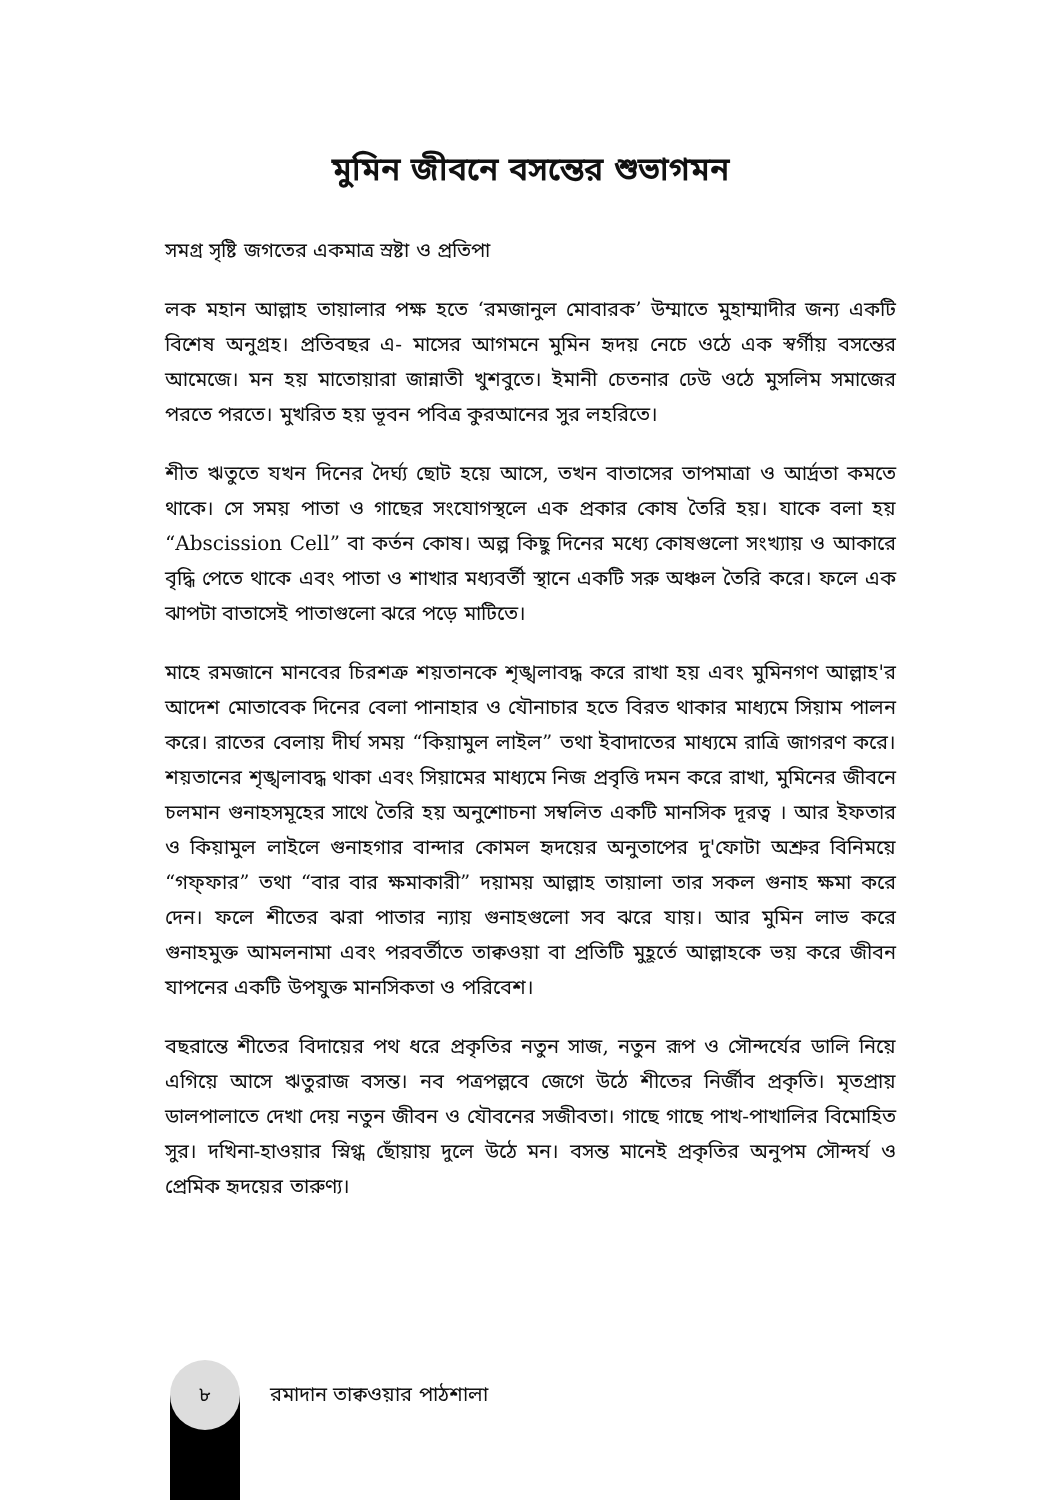মুমিন জীবনে বসন্তের শুভাগমন
সমগ্র সৃষ্টি জগতের একমাত্র স্রষ্টা ও প্রতিপা
লক মহান আল্লাহ তায়ালার পক্ষ হতে ‘রমজানুল মোবারক’ উম্মাতে মুহাম্মাদীর জন্য একটি বিশেষ অনুগ্রহ। প্রতিবছর এ- মাসের আগমনে মুমিন হৃদয় নেচে ওঠে এক স্বর্গীয় বসন্তের আমেজে। মন হয় মাতোয়ারা জান্নাতী খুশবুতে। ইমানী চেতনার ঢেউ ওঠে মুসলিম সমাজের পরতে পরতে। মুখরিত হয় ভূবন পবিত্র কুরআনের সুর লহরিতে।
শীত ঋতুতে যখন দিনের দৈর্ঘ্য ছোট হয়ে আসে, তখন বাতাসের তাপমাত্রা ও আর্দ্রতা কমতে থাকে। সে সময় পাতা ও গাছের সংযোগস্থলে এক প্রকার কোষ তৈরি হয়। যাকে বলা হয় “Abscission Cell” বা কর্তন কোষ। অল্প কিছু দিনের মধ্যে কোষগুলো সংখ্যায় ও আকারে বৃদ্ধি পেতে থাকে এবং পাতা ও শাখার মধ্যবর্তী স্থানে একটি সরু অঞ্চল তৈরি করে। ফলে এক ঝাপটা বাতাসেই পাতাগুলো ঝরে পড়ে মাটিতে।
মাহে রমজানে মানবের চিরশত্রু শয়তানকে শৃঙ্খলাবদ্ধ করে রাখা হয় এবং মুমিনগণ আল্লাহ'র আদেশ মোতাবেক দিনের বেলা পানাহার ও যৌনাচার হতে বিরত থাকার মাধ্যমে সিয়াম পালন করে। রাতের বেলায় দীর্ঘ সময় “কিয়ামুল লাইল” তথা ইবাদাতের মাধ্যমে রাত্রি জাগরণ করে। শয়তানের শৃঙ্খলাবদ্ধ থাকা এবং সিয়ামের মাধ্যমে নিজ প্রবৃত্তি দমন করে রাখা, মুমিনের জীবনে চলমান গুনাহসমূহের সাথে তৈরি হয় অনুশোচনা সম্বলিত একটি মানসিক দূরত্ব । আর ইফতার ও কিয়ামুল লাইলে গুনাহগার বান্দার কোমল হৃদয়ের অনুতাপের দু'ফোটা অশ্রুর বিনিময়ে “গফ্ফার” তথা “বার বার ক্ষমাকারী” দয়াময় আল্লাহ তায়ালা তার সকল গুনাহ ক্ষমা করে দেন। ফলে শীতের ঝরা পাতার ন্যায় গুনাহগুলো সব ঝরে যায়। আর মুমিন লাভ করে গুনাহমুক্ত আমলনামা এবং পরবর্তীতে তাক্বওয়া বা প্রতিটি মুহূর্তে আল্লাহকে ভয় করে জীবন যাপনের একটি উপযুক্ত মানসিকতা ও পরিবেশ।
বছরান্তে শীতের বিদায়ের পথ ধরে প্রকৃতির নতুন সাজ, নতুন রূপ ও সৌন্দর্যের ডালি নিয়ে এগিয়ে আসে ঋতুরাজ বসন্ত। নব পত্রপল্লবে জেগে উঠে শীতের নির্জীব প্রকৃতি। মৃতপ্রায় ডালপালাতে দেখা দেয় নতুন জীবন ও যৌবনের সজীবতা। গাছে গাছে পাখ-পাখালির বিমোহিত সুর। দখিনা-হাওয়ার স্নিগ্ধ ছোঁয়ায় দুলে উঠে মন। বসন্ত মানেই প্রকৃতির অনুপম সৌন্দর্য ও প্রেমিক হৃদয়ের তারুণ্য।
৮
রমাদান তাক্বওয়ার পাঠশালা